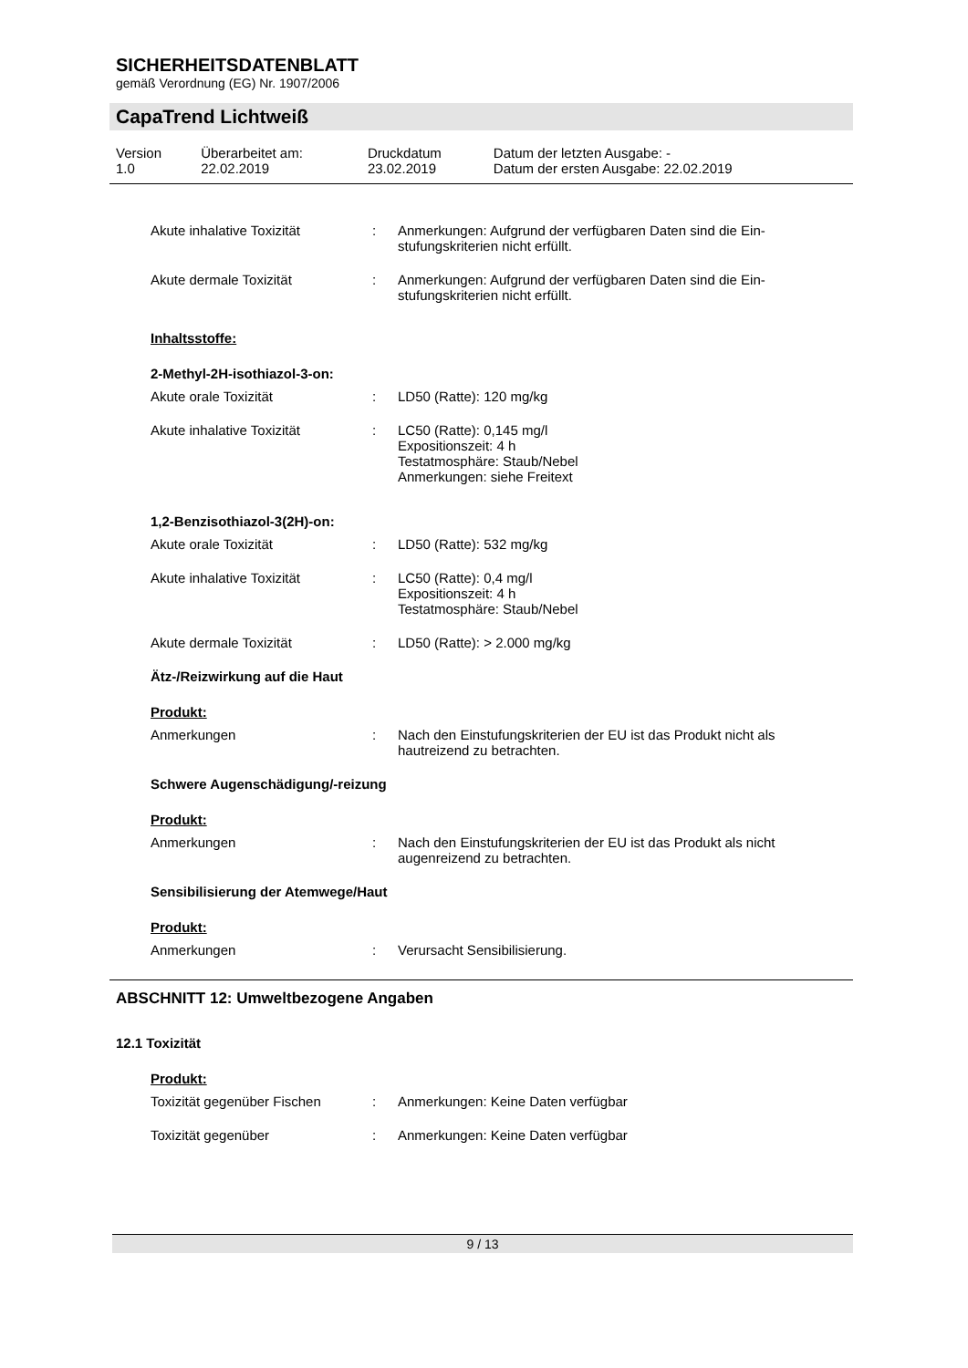SICHERHEITSDATENBLATT
gemäß Verordnung (EG) Nr. 1907/2006
CapaTrend Lichtweiß
| Version 1.0 | Überarbeitet am: 22.02.2019 | Druckdatum 23.02.2019 | Datum der letzten Ausgabe: - Datum der ersten Ausgabe: 22.02.2019 |
| Akute inhalative Toxizität | : | Anmerkungen: Aufgrund der verfügbaren Daten sind die Ein- stufungskriterien nicht erfüllt. |
| Akute dermale Toxizität | : | Anmerkungen: Aufgrund der verfügbaren Daten sind die Ein- stufungskriterien nicht erfüllt. |
Inhaltsstoffe:
2-Methyl-2H-isothiazol-3-on:
| Akute orale Toxizität | : | LD50 (Ratte): 120 mg/kg |
| Akute inhalative Toxizität | : | LC50 (Ratte): 0,145 mg/l Expositionszeit: 4 h Testatmosphäre: Staub/Nebel Anmerkungen: siehe Freitext |
1,2-Benzisothiazol-3(2H)-on:
| Akute orale Toxizität | : | LD50 (Ratte): 532 mg/kg |
| Akute inhalative Toxizität | : | LC50 (Ratte): 0,4 mg/l Expositionszeit: 4 h Testatmosphäre: Staub/Nebel |
| Akute dermale Toxizität | : | LD50 (Ratte): > 2.000 mg/kg |
Ätz-/Reizwirkung auf die Haut
Produkt:
| Anmerkungen | : | Nach den Einstufungskriterien der EU ist das Produkt nicht als hautreizend zu betrachten. |
Schwere Augenschädigung/-reizung
Produkt:
| Anmerkungen | : | Nach den Einstufungskriterien der EU ist das Produkt als nicht augenreizend zu betrachten. |
Sensibilisierung der Atemwege/Haut
Produkt:
| Anmerkungen | : | Verursacht Sensibilisierung. |
ABSCHNITT 12: Umweltbezogene Angaben
12.1 Toxizität
Produkt:
| Toxizität gegenüber Fischen | : | Anmerkungen: Keine Daten verfügbar |
| Toxizität gegenüber | : | Anmerkungen: Keine Daten verfügbar |
9 / 13